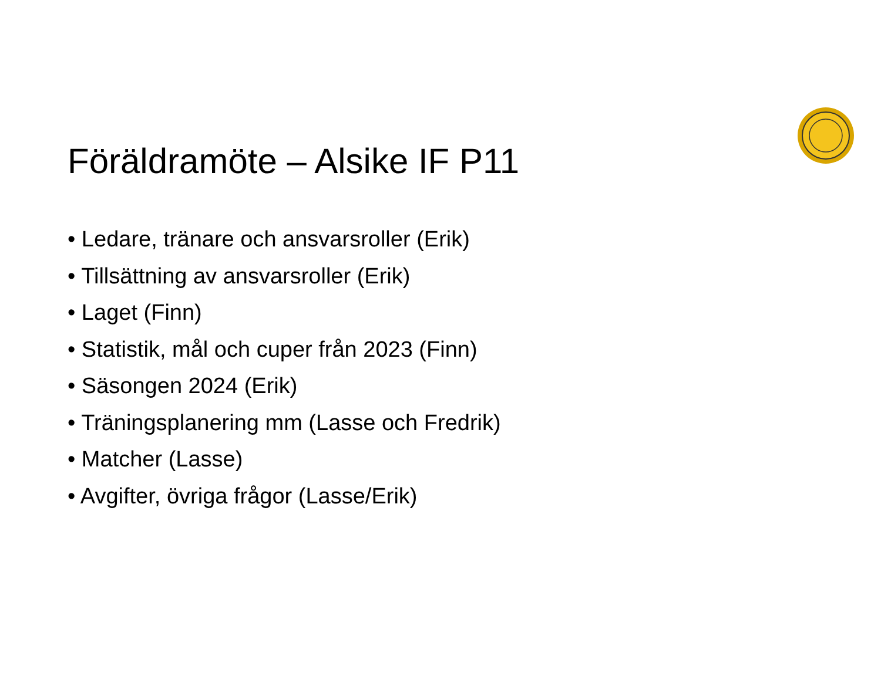Föräldramöte – Alsike IF P11
• Ledare, tränare och ansvarsroller (Erik)
• Tillsättning av ansvarsroller (Erik)
• Laget (Finn)
• Statistik, mål och cuper från 2023 (Finn)
• Säsongen 2024 (Erik)
• Träningsplanering mm (Lasse och Fredrik)
• Matcher (Lasse)
• Avgifter, övriga frågor (Lasse/Erik)